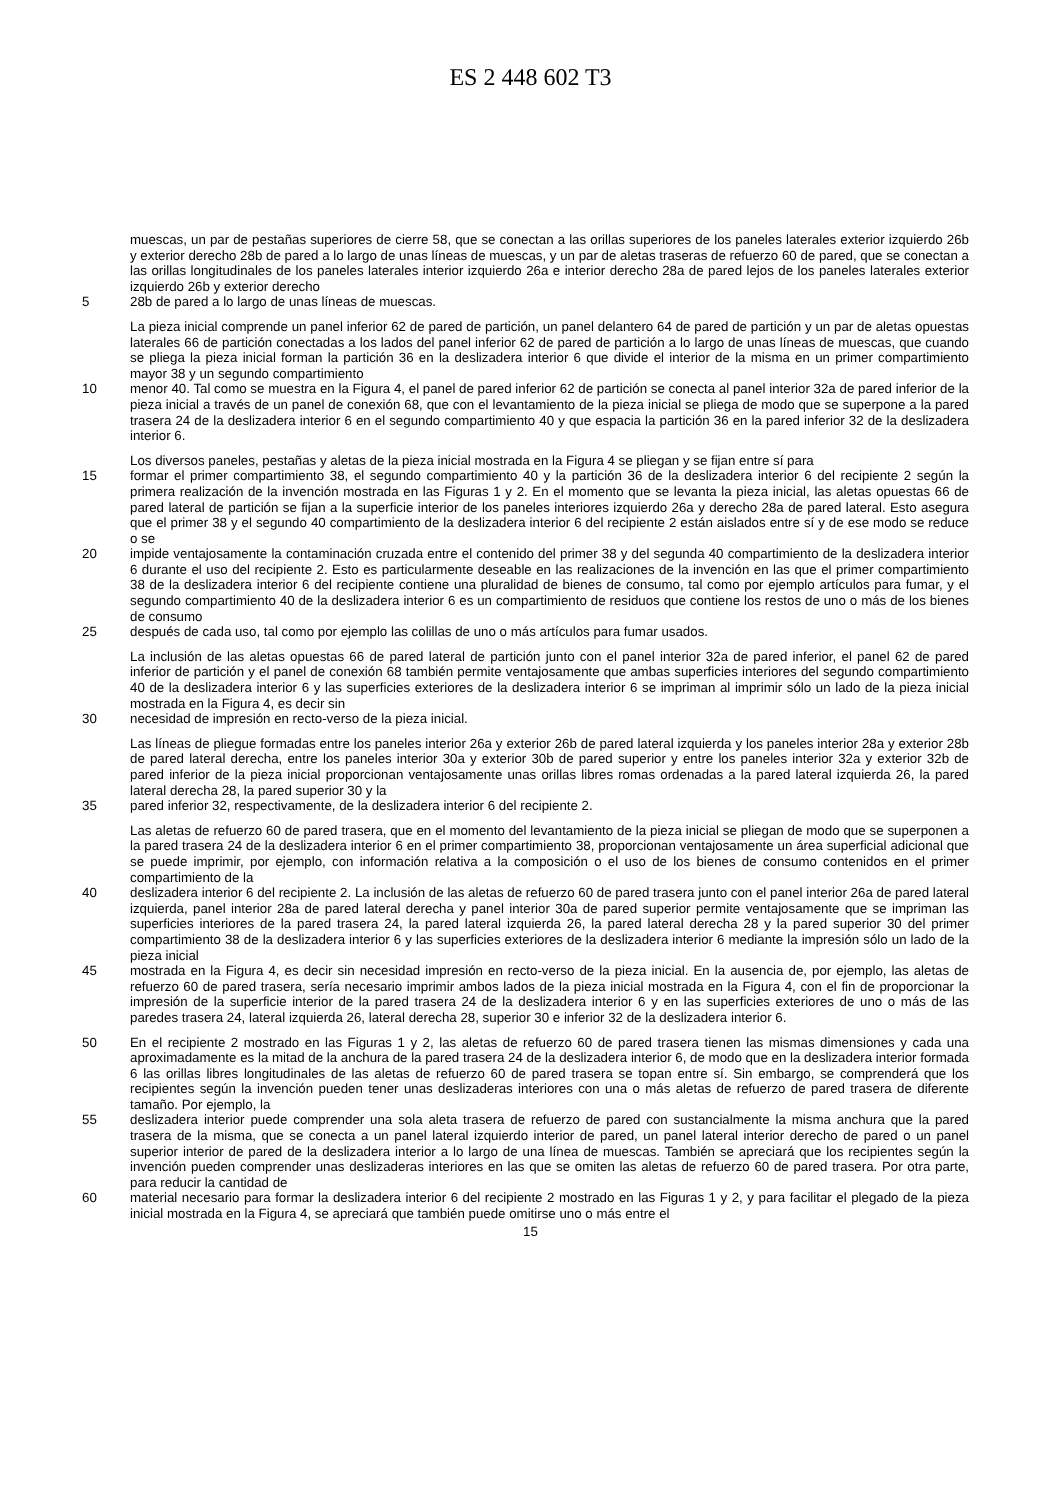ES 2 448 602 T3
muescas, un par de pestañas superiores de cierre 58, que se conectan a las orillas superiores de los paneles laterales exterior izquierdo 26b y exterior derecho 28b de pared a lo largo de unas líneas de muescas, y un par de aletas traseras de refuerzo 60 de pared, que se conectan a las orillas longitudinales de los paneles laterales interior izquierdo 26a e interior derecho 28a de pared lejos de los paneles laterales exterior izquierdo 26b y exterior derecho
5 28b de pared a lo largo de unas líneas de muescas.
La pieza inicial comprende un panel inferior 62 de pared de partición, un panel delantero 64 de pared de partición y un par de aletas opuestas laterales 66 de partición conectadas a los lados del panel inferior 62 de pared de partición a lo largo de unas líneas de muescas, que cuando se pliega la pieza inicial forman la partición 36 en la deslizadera interior 6 que divide el interior de la misma en un primer compartimiento mayor 38 y un segundo compartimiento
10 menor 40. Tal como se muestra en la Figura 4, el panel de pared inferior 62 de partición se conecta al panel interior 32a de pared inferior de la pieza inicial a través de un panel de conexión 68, que con el levantamiento de la pieza inicial se pliega de modo que se superpone a la pared trasera 24 de la deslizadera interior 6 en el segundo compartimiento 40 y que espacia la partición 36 en la pared inferior 32 de la deslizadera interior 6.
Los diversos paneles, pestañas y aletas de la pieza inicial mostrada en la Figura 4 se pliegan y se fijan entre sí para
15 formar el primer compartimiento 38, el segundo compartimiento 40 y la partición 36 de la deslizadera interior 6 del recipiente 2 según la primera realización de la invención mostrada en las Figuras 1 y 2. En el momento que se levanta la pieza inicial, las aletas opuestas 66 de pared lateral de partición se fijan a la superficie interior de los paneles interiores izquierdo 26a y derecho 28a de pared lateral. Esto asegura que el primer 38 y el segundo 40 compartimiento de la deslizadera interior 6 del recipiente 2 están aislados entre sí y de ese modo se reduce o se
20 impide ventajosamente la contaminación cruzada entre el contenido del primer 38 y del segunda 40 compartimiento de la deslizadera interior 6 durante el uso del recipiente 2. Esto es particularmente deseable en las realizaciones de la invención en las que el primer compartimiento 38 de la deslizadera interior 6 del recipiente contiene una pluralidad de bienes de consumo, tal como por ejemplo artículos para fumar, y el segundo compartimiento 40 de la deslizadera interior 6 es un compartimiento de residuos que contiene los restos de uno o más de los bienes de consumo
25 después de cada uso, tal como por ejemplo las colillas de uno o más artículos para fumar usados.
La inclusión de las aletas opuestas 66 de pared lateral de partición junto con el panel interior 32a de pared inferior, el panel 62 de pared inferior de partición y el panel de conexión 68 también permite ventajosamente que ambas superficies interiores del segundo compartimiento 40 de la deslizadera interior 6 y las superficies exteriores de la deslizadera interior 6 se impriman al imprimir sólo un lado de la pieza inicial mostrada en la Figura 4, es decir sin
30 necesidad de impresión en recto-verso de la pieza inicial.
Las líneas de pliegue formadas entre los paneles interior 26a y exterior 26b de pared lateral izquierda y los paneles interior 28a y exterior 28b de pared lateral derecha, entre los paneles interior 30a y exterior 30b de pared superior y entre los paneles interior 32a y exterior 32b de pared inferior de la pieza inicial proporcionan ventajosamente unas orillas libres romas ordenadas a la pared lateral izquierda 26, la pared lateral derecha 28, la pared superior 30 y la
35 pared inferior 32, respectivamente, de la deslizadera interior 6 del recipiente 2.
Las aletas de refuerzo 60 de pared trasera, que en el momento del levantamiento de la pieza inicial se pliegan de modo que se superponen a la pared trasera 24 de la deslizadera interior 6 en el primer compartimiento 38, proporcionan ventajosamente un área superficial adicional que se puede imprimir, por ejemplo, con información relativa a la composición o el uso de los bienes de consumo contenidos en el primer compartimiento de la
40 deslizadera interior 6 del recipiente 2. La inclusión de las aletas de refuerzo 60 de pared trasera junto con el panel interior 26a de pared lateral izquierda, panel interior 28a de pared lateral derecha y panel interior 30a de pared superior permite ventajosamente que se impriman las superficies interiores de la pared trasera 24, la pared lateral izquierda 26, la pared lateral derecha 28 y la pared superior 30 del primer compartimiento 38 de la deslizadera interior 6 y las superficies exteriores de la deslizadera interior 6 mediante la impresión sólo un lado de la pieza inicial
45 mostrada en la Figura 4, es decir sin necesidad impresión en recto-verso de la pieza inicial. En la ausencia de, por ejemplo, las aletas de refuerzo 60 de pared trasera, sería necesario imprimir ambos lados de la pieza inicial mostrada en la Figura 4, con el fin de proporcionar la impresión de la superficie interior de la pared trasera 24 de la deslizadera interior 6 y en las superficies exteriores de uno o más de las paredes trasera 24, lateral izquierda 26, lateral derecha 28, superior 30 e inferior 32 de la deslizadera interior 6.
50 En el recipiente 2 mostrado en las Figuras 1 y 2, las aletas de refuerzo 60 de pared trasera tienen las mismas dimensiones y cada una aproximadamente es la mitad de la anchura de la pared trasera 24 de la deslizadera interior 6, de modo que en la deslizadera interior formada 6 las orillas libres longitudinales de las aletas de refuerzo 60 de pared trasera se topan entre sí. Sin embargo, se comprenderá que los recipientes según la invención pueden tener unas deslizaderas interiores con una o más aletas de refuerzo de pared trasera de diferente tamaño. Por ejemplo, la
55 deslizadera interior puede comprender una sola aleta trasera de refuerzo de pared con sustancialmente la misma anchura que la pared trasera de la misma, que se conecta a un panel lateral izquierdo interior de pared, un panel lateral interior derecho de pared o un panel superior interior de pared de la deslizadera interior a lo largo de una línea de muescas. También se apreciará que los recipientes según la invención pueden comprender unas deslizaderas interiores en las que se omiten las aletas de refuerzo 60 de pared trasera. Por otra parte, para reducir la cantidad de
60 material necesario para formar la deslizadera interior 6 del recipiente 2 mostrado en las Figuras 1 y 2, y para facilitar el plegado de la pieza inicial mostrada en la Figura 4, se apreciará que también puede omitirse uno o más entre el
15